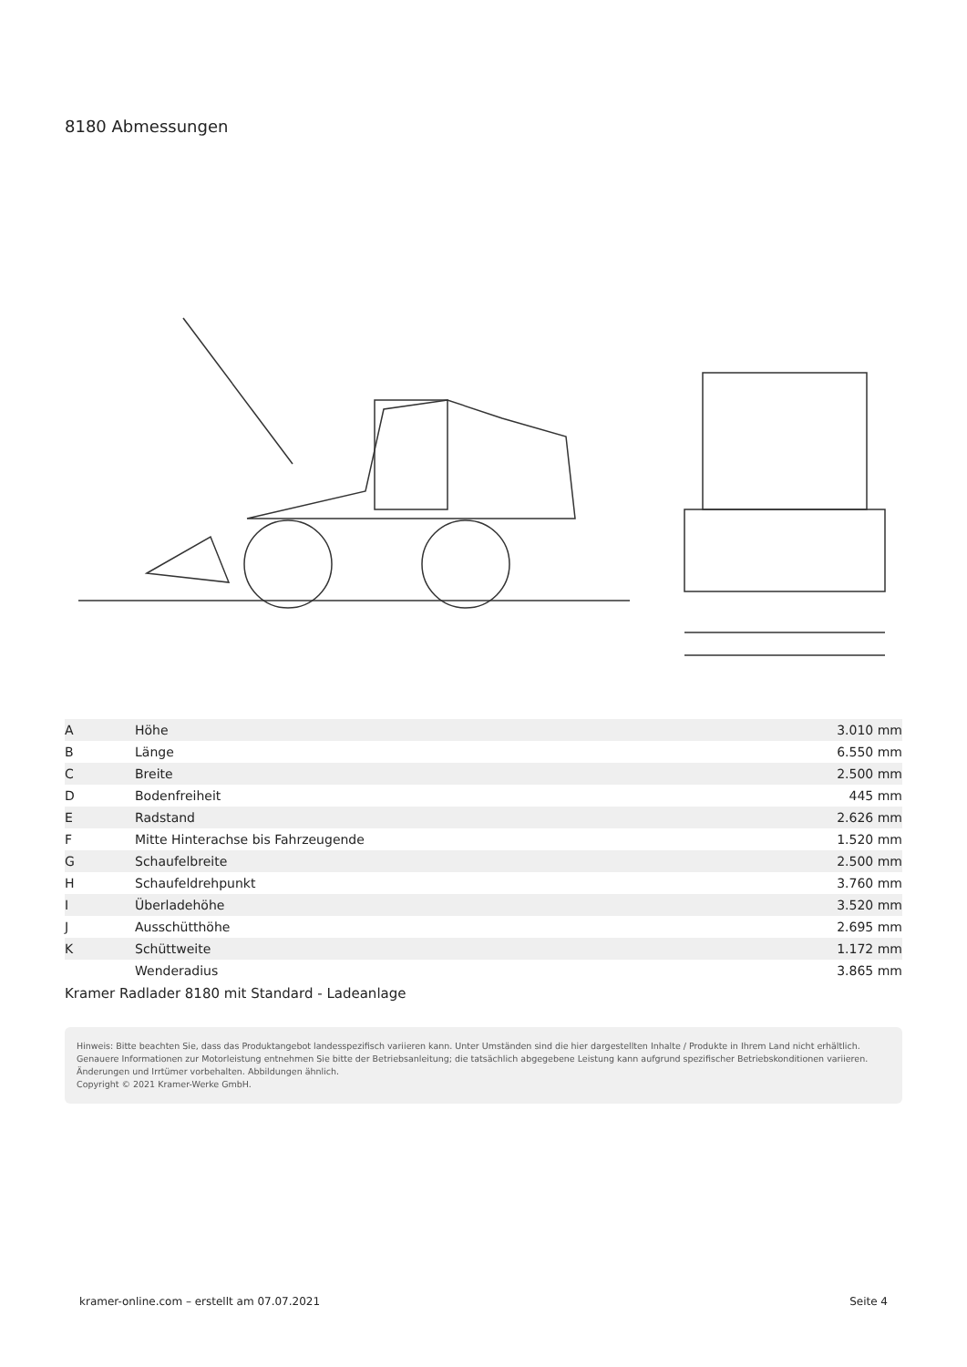8180 Abmessungen
| A | Höhe | 3.010 mm |
| B | Länge | 6.550 mm |
| C | Breite | 2.500 mm |
| D | Bodenfreiheit | 445 mm |
| E | Radstand | 2.626 mm |
| F | Mitte Hinterachse bis Fahrzeugende | 1.520 mm |
| G | Schaufelbreite | 2.500 mm |
| H | Schaufeldrehpunkt | 3.760 mm |
| I | Überladehöhe | 3.520 mm |
| J | Ausschütthöhe | 2.695 mm |
| K | Schüttweite | 1.172 mm |
| | Wenderadius | 3.865 mm |
Kramer Radlader 8180 mit Standard - Ladeanlage
Hinweis: Bitte beachten Sie, dass das Produktangebot landesspezifisch variieren kann. Unter Umständen sind die hier dargestellten Inhalte / Produkte in Ihrem Land nicht erhältlich.
Genauere Informationen zur Motorleistung entnehmen Sie bitte der Betriebsanleitung; die tatsächlich abgegebene Leistung kann aufgrund spezifischer Betriebskonditionen variieren.
Änderungen und Irrtümer vorbehalten. Abbildungen ähnlich.
Copyright © 2021 Kramer-Werke GmbH.
kramer-online.com – erstellt am 07.07.2021 Seite 4